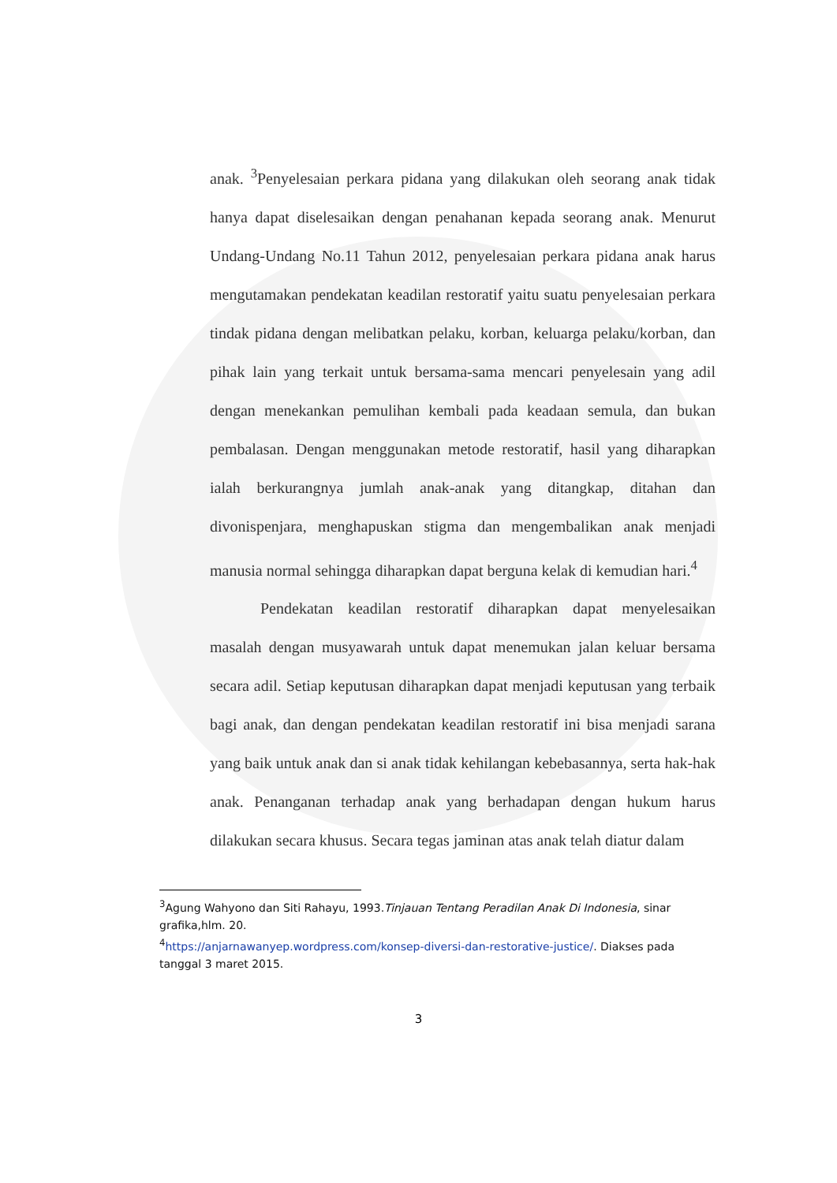anak. <sup>3</sup>Penyelesaian perkara pidana yang dilakukan oleh seorang anak tidak hanya dapat diselesaikan dengan penahanan kepada seorang anak. Menurut Undang-Undang No.11 Tahun 2012, penyelesaian perkara pidana anak harus mengutamakan pendekatan keadilan restoratif yaitu suatu penyelesaian perkara tindak pidana dengan melibatkan pelaku, korban, keluarga pelaku/korban, dan pihak lain yang terkait untuk bersama-sama mencari penyelesain yang adil dengan menekankan pemulihan kembali pada keadaan semula, dan bukan pembalasan. Dengan menggunakan metode restoratif, hasil yang diharapkan ialah berkurangnya jumlah anak-anak yang ditangkap, ditahan dan divonispenjara, menghapuskan stigma dan mengembalikan anak menjadi manusia normal sehingga diharapkan dapat berguna kelak di kemudian hari.<sup>4</sup>
Pendekatan keadilan restoratif diharapkan dapat menyelesaikan masalah dengan musyawarah untuk dapat menemukan jalan keluar bersama secara adil. Setiap keputusan diharapkan dapat menjadi keputusan yang terbaik bagi anak, dan dengan pendekatan keadilan restoratif ini bisa menjadi sarana yang baik untuk anak dan si anak tidak kehilangan kebebasannya, serta hak-hak anak. Penanganan terhadap anak yang berhadapan dengan hukum harus dilakukan secara khusus. Secara tegas jaminan atas anak telah diatur dalam
<sup>3</sup> Agung Wahyono dan Siti Rahayu, 1993.Tinjauan Tentang Peradilan Anak Di Indonesia, sinar grafika,hlm. 20.
<sup>4</sup> https://anjarnawanyep.wordpress.com/konsep-diversi-dan-restorative-justice/. Diakses pada tanggal 3 maret 2015.
3